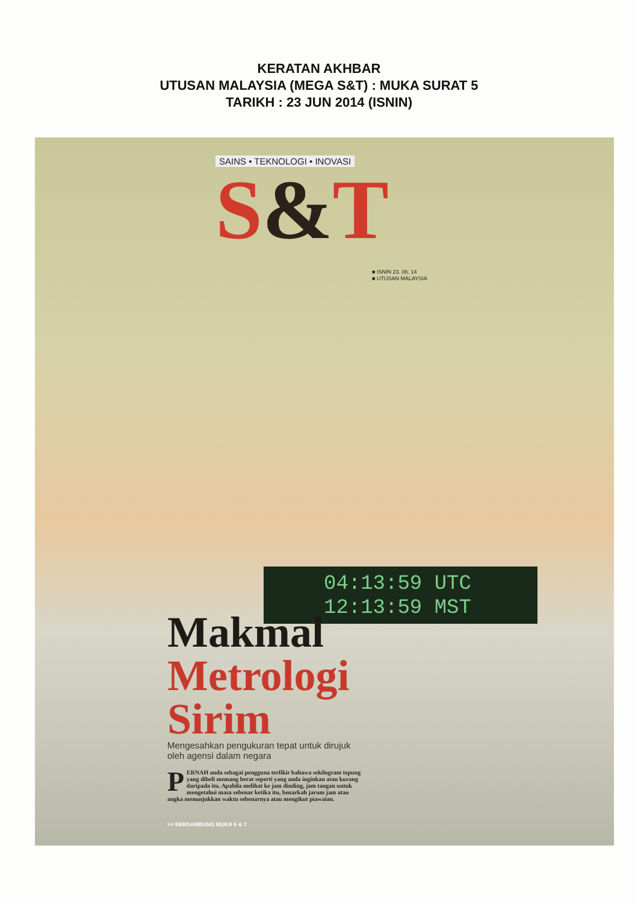KERATAN AKHBAR
UTUSAN MALAYSIA (MEGA S&T) : MUKA SURAT 5
TARIKH : 23 JUN 2014 (ISNIN)
SAINS • TEKNOLOGI • INOVASI
S&T
■ ISNIN 23. 06. 14
■ UTUSAN MALAYSIA
04:13:59 UTC
12:13:59 MST
Makmal
Metrologi
Sirim
Mengesahkan pengukuran tepat untuk dirujuk oleh agensi dalam negara
PERNAH anda sebagai pengguna terfikir bahawa sekilogram tepung yang dibeli memang berat seperti yang anda inginkan atau kurang daripada itu. Apabila melihat ke jam dinding, jam tangan untuk mengetahui masa sebenar ketika itu, benarkah jarum jam atau angka menunjukkan waktu sebenarnya atau mengikut piawaian.
>> BERSAMBUNG MUKA 6 & 7